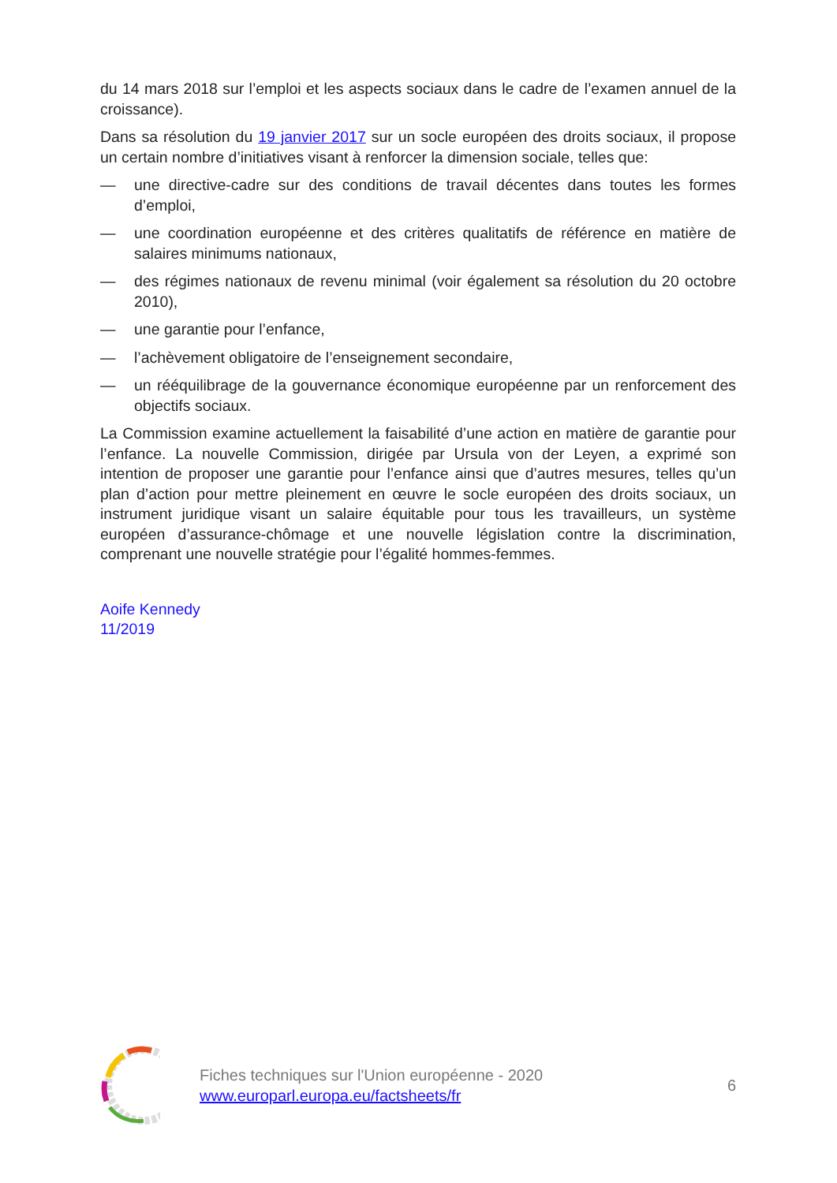du 14 mars 2018 sur l’emploi et les aspects sociaux dans le cadre de l’examen annuel de la croissance).
Dans sa résolution du 19 janvier 2017 sur un socle européen des droits sociaux, il propose un certain nombre d’initiatives visant à renforcer la dimension sociale, telles que:
— une directive-cadre sur des conditions de travail décentes dans toutes les formes d’emploi,
— une coordination européenne et des critères qualitatifs de référence en matière de salaires minimums nationaux,
— des régimes nationaux de revenu minimal (voir également sa résolution du 20 octobre 2010),
— une garantie pour l’enfance,
— l’achèvement obligatoire de l’enseignement secondaire,
— un rééquilibrage de la gouvernance économique européenne par un renforcement des objectifs sociaux.
La Commission examine actuellement la faisabilité d’une action en matière de garantie pour l’enfance. La nouvelle Commission, dirigée par Ursula von der Leyen, a exprimé son intention de proposer une garantie pour l’enfance ainsi que d’autres mesures, telles qu’un plan d’action pour mettre pleinement en œuvre le socle européen des droits sociaux, un instrument juridique visant un salaire équitable pour tous les travailleurs, un système européen d’assurance-chômage et une nouvelle législation contre la discrimination, comprenant une nouvelle stratégie pour l’égalité hommes-femmes.
Aoife Kennedy
11/2019
Fiches techniques sur l'Union européenne - 2020
www.europarl.europa.eu/factsheets/fr
6